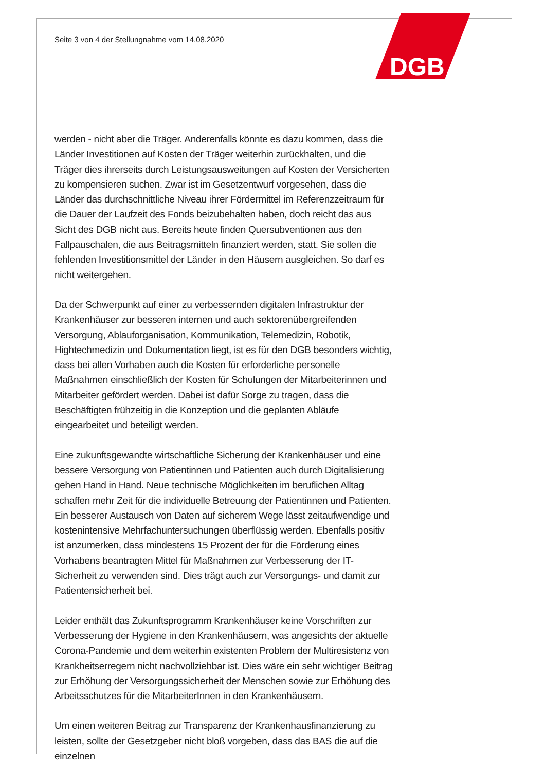DGB
Seite 3 von 4 der Stellungnahme vom 14.08.2020
werden - nicht aber die Träger. Anderenfalls könnte es dazu kommen, dass die Länder Investitionen auf Kosten der Träger weiterhin zurückhalten, und die Träger dies ihrerseits durch Leistungsausweitungen auf Kosten der Versicherten zu kompensieren suchen. Zwar ist im Gesetzentwurf vorgesehen, dass die Länder das durchschnittliche Niveau ihrer Fördermittel im Referenzzeitraum für die Dauer der Laufzeit des Fonds beizubehalten haben, doch reicht das aus Sicht des DGB nicht aus. Bereits heute finden Quersubventionen aus den Fallpauschalen, die aus Beitragsmitteln finanziert werden, statt. Sie sollen die fehlenden Investitionsmittel der Länder in den Häusern ausgleichen. So darf es nicht weitergehen.
Da der Schwerpunkt auf einer zu verbessernden digitalen Infrastruktur der Krankenhäuser zur besseren internen und auch sektorenübergreifenden Versorgung, Ablauforganisation, Kommunikation, Telemedizin, Robotik, Hightechmedizin und Dokumentation liegt, ist es für den DGB besonders wichtig, dass bei allen Vorhaben auch die Kosten für erforderliche personelle Maßnahmen einschließlich der Kosten für Schulungen der Mitarbeiterinnen und Mitarbeiter gefördert werden. Dabei ist dafür Sorge zu tragen, dass die Beschäftigten frühzeitig in die Konzeption und die geplanten Abläufe eingearbeitet und beteiligt werden.
Eine zukunftsgewandte wirtschaftliche Sicherung der Krankenhäuser und eine bessere Versorgung von Patientinnen und Patienten auch durch Digitalisierung gehen Hand in Hand. Neue technische Möglichkeiten im beruflichen Alltag schaffen mehr Zeit für die individuelle Betreuung der Patientinnen und Patienten. Ein besserer Austausch von Daten auf sicherem Wege lässt zeitaufwendige und kostenintensive Mehrfachuntersuchungen überflüssig werden. Ebenfalls positiv ist anzumerken, dass mindestens 15 Prozent der für die Förderung eines Vorhabens beantragten Mittel für Maßnahmen zur Verbesserung der IT-Sicherheit zu verwenden sind. Dies trägt auch zur Versorgungs- und damit zur Patientensicherheit bei.
Leider enthält das Zukunftsprogramm Krankenhäuser keine Vorschriften zur Verbesserung der Hygiene in den Krankenhäusern, was angesichts der aktuelle Corona-Pandemie und dem weiterhin existenten Problem der Multiresistenz von Krankheitserregern nicht nachvollziehbar ist. Dies wäre ein sehr wichtiger Beitrag zur Erhöhung der Versorgungssicherheit der Menschen sowie zur Erhöhung des Arbeitsschutzes für die MitarbeiterInnen in den Krankenhäusern.
Um einen weiteren Beitrag zur Transparenz der Krankenhausfinanzierung zu leisten, sollte der Gesetzgeber nicht bloß vorgeben, dass das BAS die auf die einzelnen